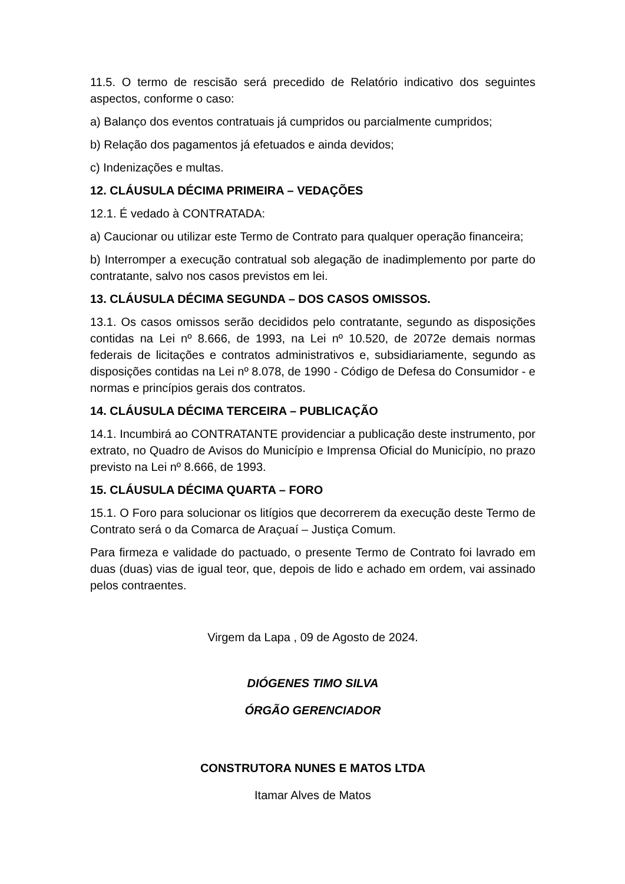11.5. O termo de rescisão será precedido de Relatório indicativo dos seguintes aspectos, conforme o caso:
a) Balanço dos eventos contratuais já cumpridos ou parcialmente cumpridos;
b) Relação dos pagamentos já efetuados e ainda devidos;
c) Indenizações e multas.
12. CLÁUSULA DÉCIMA PRIMEIRA – VEDAÇÕES
12.1. É vedado à CONTRATADA:
a) Caucionar ou utilizar este Termo de Contrato para qualquer operação financeira;
b) Interromper a execução contratual sob alegação de inadimplemento por parte do contratante, salvo nos casos previstos em lei.
13. CLÁUSULA DÉCIMA SEGUNDA – DOS CASOS OMISSOS.
13.1. Os casos omissos serão decididos pelo contratante, segundo as disposições contidas na Lei nº 8.666, de 1993, na Lei nº 10.520, de 2072e demais normas federais de licitações e contratos administrativos e, subsidiariamente, segundo as disposições contidas na Lei nº 8.078, de 1990 - Código de Defesa do Consumidor - e normas e princípios gerais dos contratos.
14. CLÁUSULA DÉCIMA TERCEIRA – PUBLICAÇÃO
14.1. Incumbirá ao CONTRATANTE providenciar a publicação deste instrumento, por extrato, no Quadro de Avisos do Município e Imprensa Oficial do Município, no prazo previsto na Lei nº 8.666, de 1993.
15. CLÁUSULA DÉCIMA QUARTA – FORO
15.1. O Foro para solucionar os litígios que decorrerem da execução deste Termo de Contrato será o da Comarca de Araçuaí – Justiça Comum.
Para firmeza e validade do pactuado, o presente Termo de Contrato foi lavrado em duas (duas) vias de igual teor, que, depois de lido e achado em ordem, vai assinado pelos contraentes.
Virgem da Lapa , 09 de Agosto de 2024.
DIÓGENES TIMO SILVA
ÓRGÃO GERENCIADOR
CONSTRUTORA NUNES E MATOS LTDA
Itamar Alves de Matos